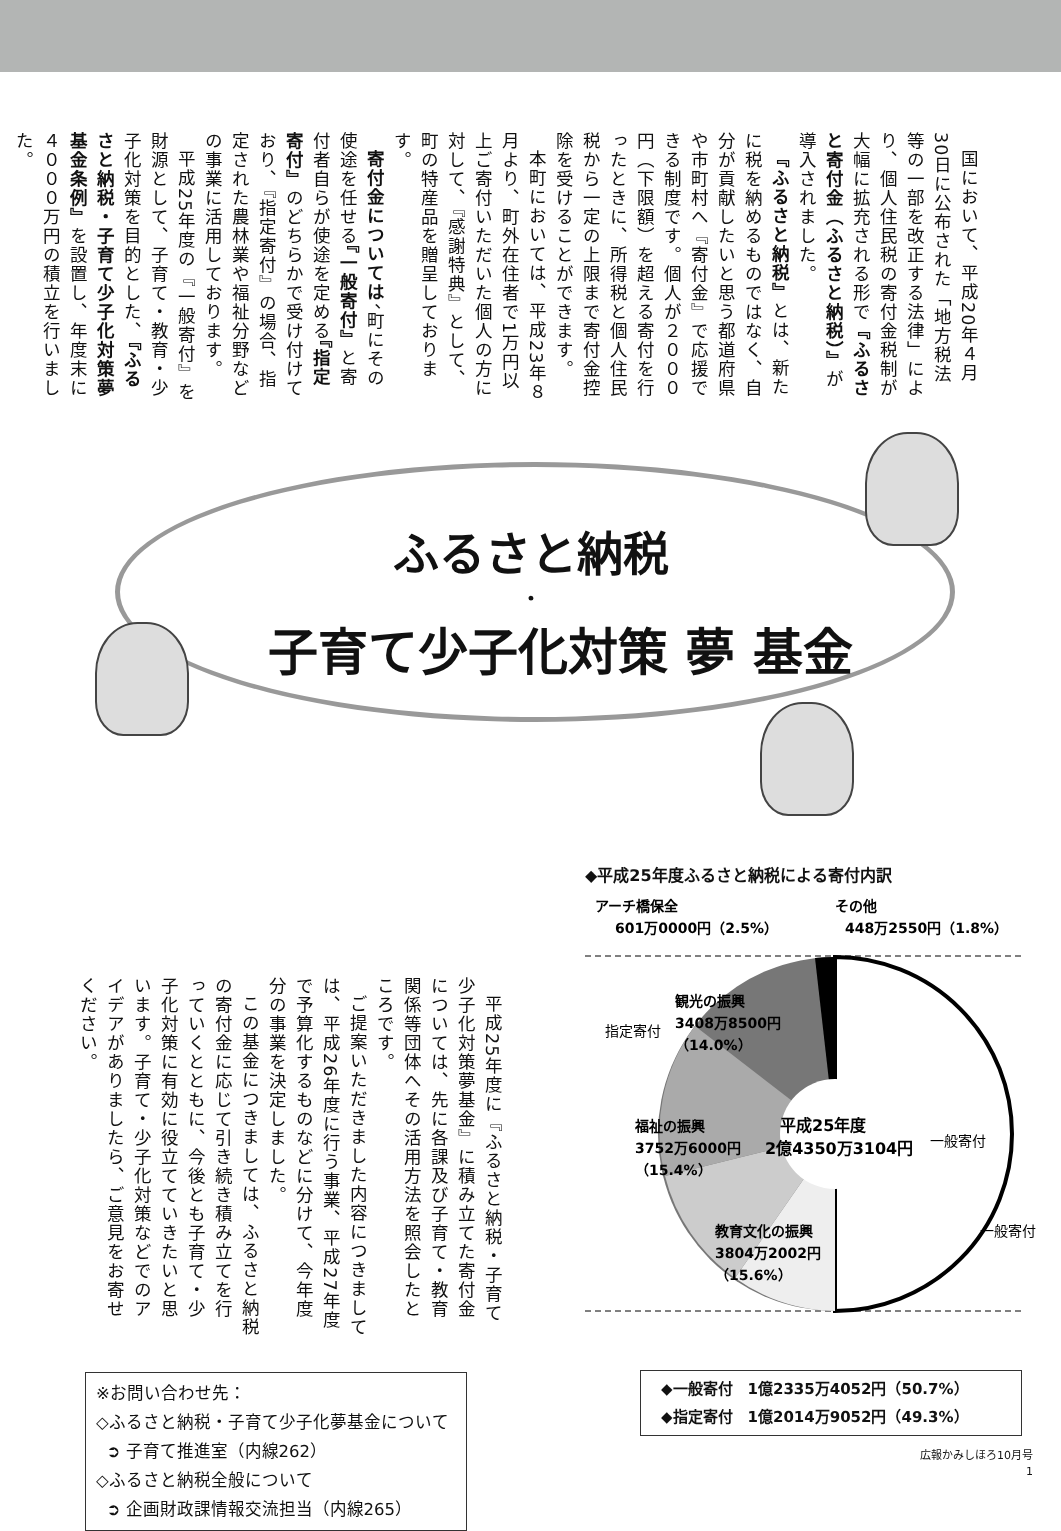国において、平成20年４月30日に公布された「地方税法等の一部を改正する法律」により、個人住民税の寄付金税制が大幅に拡充される形で『ふるさと寄付金（ふるさと納税）』が導入されました。
『ふるさと納税』とは、新たに税を納めるものではなく、自分が貢献したいと思う都道府県や市町村へ『寄付金』で応援できる制度です。個人が２０００円（下限額）を超える寄付を行ったときに、所得税と個人住民税から一定の上限まで寄付金控除を受けることができます。
本町においては、平成23年８月より、町外在住者で1万円以上ご寄付いただいた個人の方に対して、『感謝特典』として、町の特産品を贈呈しております。
寄付金については、町にその使途を任せる『一般寄付』と寄付者自らが使途を定める『指定寄付』のどちらかで受け付けており、『指定寄付』の場合、指定された農林業や福祉分野などの事業に活用しております。
平成25年度の『一般寄付』を財源として、子育て・教育・少子化対策を目的とした、『ふるさと納税・子育て少子化対策夢基金条例』を設置し、年度末に４０００万円の積立を行いました。
ふるさと納税
・
子育て少子化対策 夢 基金
平成25年度に『ふるさと納税・子育て少子化対策夢基金』に積み立てた寄付金については、先に各課及び子育て・教育関係等団体へその活用方法を照会したところです。
ご提案いただきました内容につきましては、平成26年度に行う事業、平成27年度で予算化するものなどに分けて、今年度分の事業を決定しました。
この基金につきましては、ふるさと納税の寄付金に応じて引き続き積み立てを行っていくとともに、今後とも子育て・少子化対策に有効に役立てていきたいと思います。子育て・少子化対策などでのアイデアがありましたら、ご意見をお寄せください。
※お問い合わせ先：
◇ふるさと納税・子育て少子化夢基金について
➲ 子育て推進室（内線262）
◇ふるさと納税全般について
➲ 企画財政課情報交流担当（内線265）
◆平成25年度ふるさと納税による寄付内訳
アーチ橋保全
601万0000円（2.5%）
その他
448万2550円（1.8%）
観光の振興
3408万8500円
（14.0%）
福祉の振興
3752万6000円
（15.4%）
教育文化の振興
3804万2002円
（15.6%）
平成25年度
2億4350万3104円
指定寄付
一般寄付
一般寄付
◆一般寄付　1億2335万4052円（50.7%）
◆指定寄付　1億2014万9052円（49.3%）
広報かみしほろ10月号
1